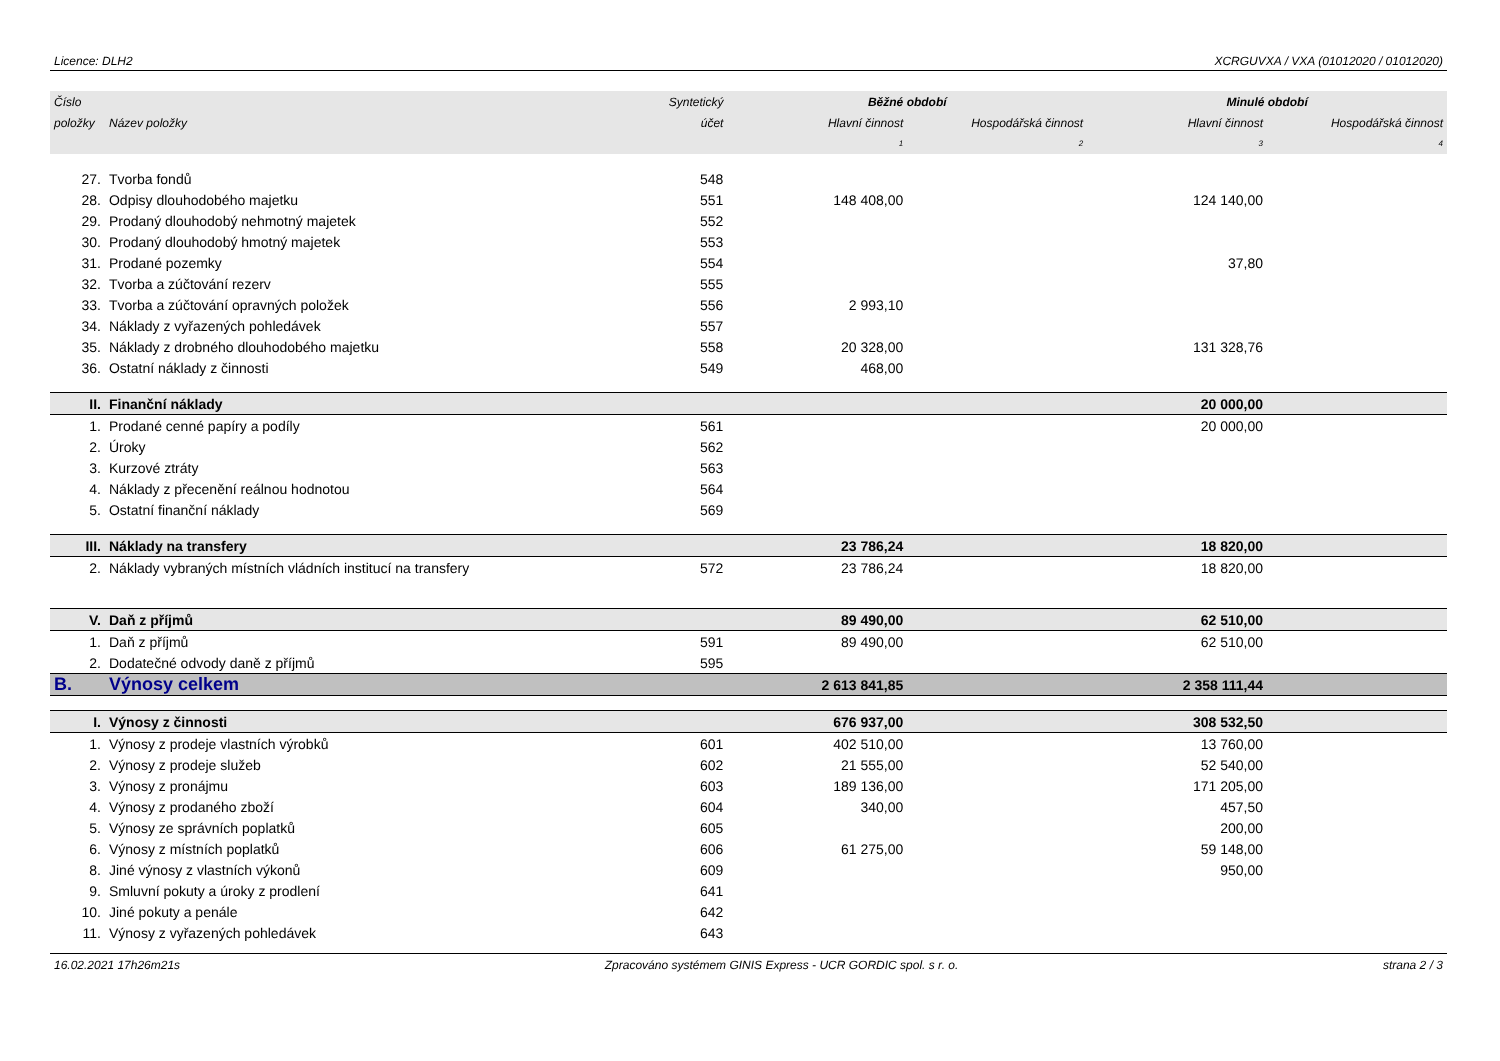Licence: DLH2 XCRGUVXA / VXA (01012020 / 01012020)
| Číslo | | Syntetický | Běžné období | | Minulé období | |
| --- | --- | --- | --- | --- | --- | --- |
| položky | Název položky | účet | Hlavní činnost | Hospodářská činnost | Hlavní činnost | Hospodářská činnost |
| | | | 1 | 2 | 3 | 4 |
| 27. | Tvorba fondů | 548 | | | | |
| 28. | Odpisy dlouhodobého majetku | 551 | 148 408,00 | | 124 140,00 | |
| 29. | Prodaný dlouhodobý nehmotný majetek | 552 | | | | |
| 30. | Prodaný dlouhodobý hmotný majetek | 553 | | | | |
| 31. | Prodané pozemky | 554 | | | 37,80 | |
| 32. | Tvorba a zúčtování rezerv | 555 | | | | |
| 33. | Tvorba a zúčtování opravných položek | 556 | 2 993,10 | | | |
| 34. | Náklady z vyřazených pohledávek | 557 | | | | |
| 35. | Náklady z drobného dlouhodobého majetku | 558 | 20 328,00 | | 131 328,76 | |
| 36. | Ostatní náklady z činnosti | 549 | 468,00 | | | |
| II. | Finanční náklady | | | | 20 000,00 | |
| 1. | Prodané cenné papíry a podíly | 561 | | | 20 000,00 | |
| 2. | Úroky | 562 | | | | |
| 3. | Kurzové ztráty | 563 | | | | |
| 4. | Náklady z přecenění reálnou hodnotou | 564 | | | | |
| 5. | Ostatní finanční náklady | 569 | | | | |
| III. | Náklady na transfery | | 23 786,24 | | 18 820,00 | |
| 2. | Náklady vybraných místních vládních institucí na transfery | 572 | 23 786,24 | | 18 820,00 | |
| V. | Daň z příjmů | | 89 490,00 | | 62 510,00 | |
| 1. | Daň z příjmů | 591 | 89 490,00 | | 62 510,00 | |
| 2. | Dodatečné odvody daně z příjmů | 595 | | | | |
| B. | Výnosy celkem | | 2 613 841,85 | | 2 358 111,44 | |
| I. | Výnosy z činnosti | | 676 937,00 | | 308 532,50 | |
| 1. | Výnosy z prodeje vlastních výrobků | 601 | 402 510,00 | | 13 760,00 | |
| 2. | Výnosy z prodeje služeb | 602 | 21 555,00 | | 52 540,00 | |
| 3. | Výnosy z pronájmu | 603 | 189 136,00 | | 171 205,00 | |
| 4. | Výnosy z prodaného zboží | 604 | 340,00 | | 457,50 | |
| 5. | Výnosy ze správních poplatků | 605 | | | 200,00 | |
| 6. | Výnosy z místních poplatků | 606 | 61 275,00 | | 59 148,00 | |
| 8. | Jiné výnosy z vlastních výkonů | 609 | | | 950,00 | |
| 9. | Smluvní pokuty a úroky z prodlení | 641 | | | | |
| 10. | Jiné pokuty a penále | 642 | | | | |
| 11. | Výnosy z vyřazených pohledávek | 643 | | | | |
16.02.2021 17h26m21s Zpracováno systémem GINIS Express - UCR GORDIC spol. s r. o. strana 2 / 3